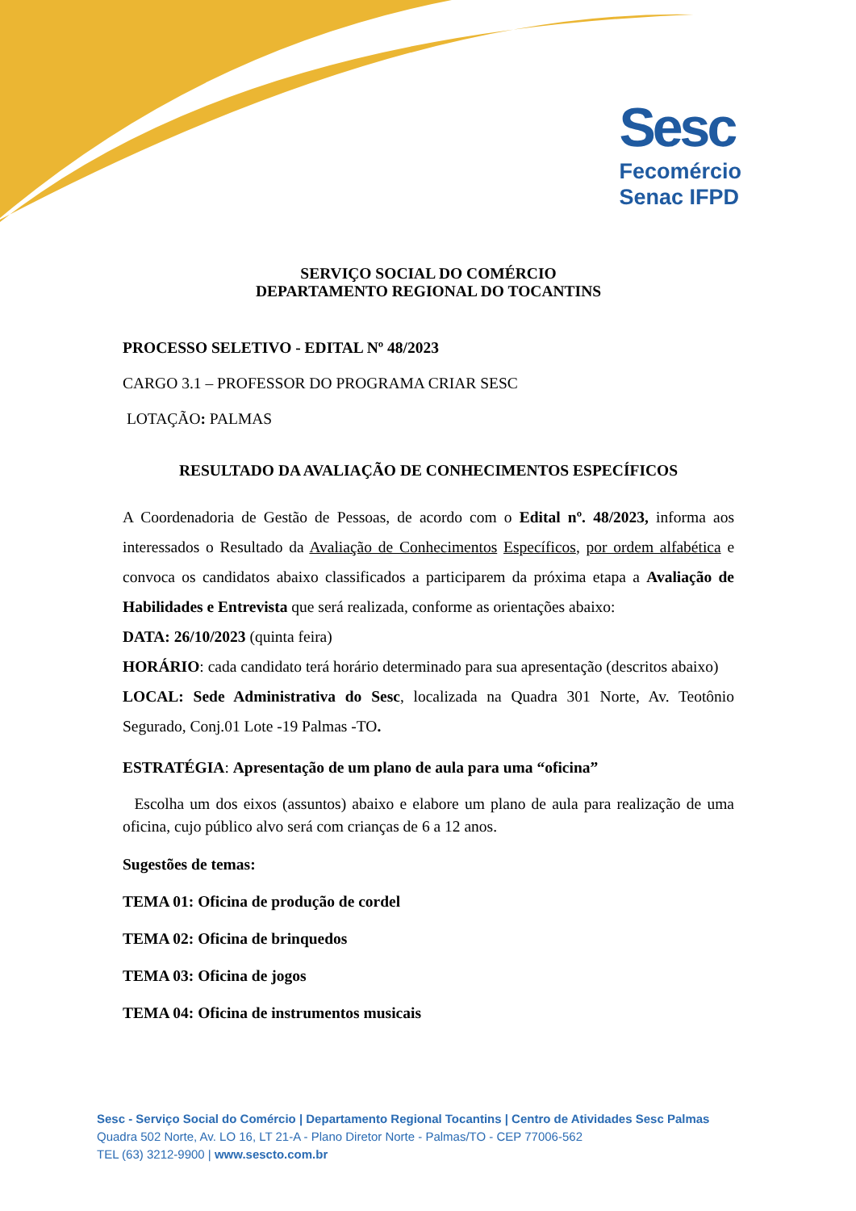Sesc
Fecomércio
Senac IFPD
SERVIÇO SOCIAL DO COMÉRCIO
DEPARTAMENTO REGIONAL DO TOCANTINS
PROCESSO SELETIVO - EDITAL Nº 48/2023
CARGO 3.1 – PROFESSOR DO PROGRAMA CRIAR SESC
LOTAÇÃO: PALMAS
RESULTADO DA AVALIAÇÃO DE CONHECIMENTOS ESPECÍFICOS
A Coordenadoria de Gestão de Pessoas, de acordo com o Edital nº. 48/2023, informa aos interessados o Resultado da Avaliação de Conhecimentos Específicos, por ordem alfabética e convoca os candidatos abaixo classificados a participarem da próxima etapa a Avaliação de Habilidades e Entrevista que será realizada, conforme as orientações abaixo:
DATA: 26/10/2023 (quinta feira)
HORÁRIO: cada candidato terá horário determinado para sua apresentação (descritos abaixo)
LOCAL: Sede Administrativa do Sesc, localizada na Quadra 301 Norte, Av. Teotônio Segurado, Conj.01 Lote -19 Palmas -TO.
ESTRATÉGIA: Apresentação de um plano de aula para uma “oficina”
Escolha um dos eixos (assuntos) abaixo e elabore um plano de aula para realização de uma oficina, cujo público alvo será com crianças de 6 a 12 anos.
Sugestões de temas:
TEMA 01: Oficina de produção de cordel
TEMA 02: Oficina de brinquedos
TEMA 03: Oficina de jogos
TEMA 04: Oficina de instrumentos musicais
Sesc - Serviço Social do Comércio | Departamento Regional Tocantins | Centro de Atividades Sesc Palmas
Quadra 502 Norte, Av. LO 16, LT 21-A - Plano Diretor Norte - Palmas/TO - CEP 77006-562
TEL (63) 3212-9900 | www.sescto.com.br